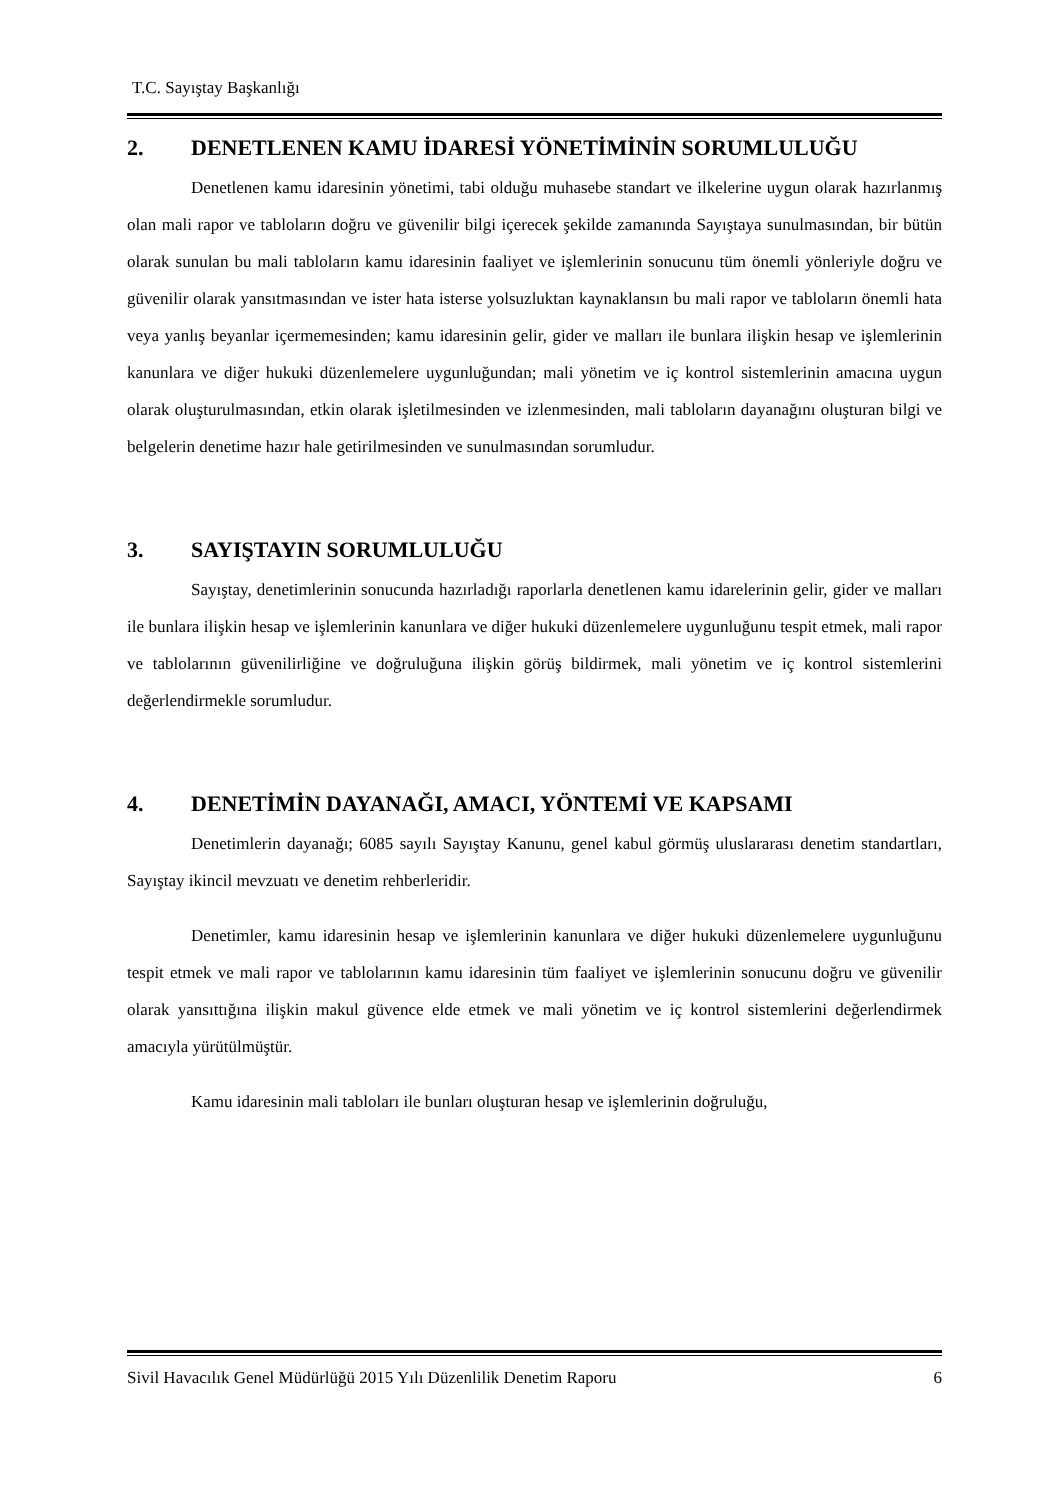T.C. Sayıştay Başkanlığı
2. DENETLENEN KAMU İDARESİ YÖNETİMİNİN SORUMLULUĞU
Denetlenen kamu idaresinin yönetimi, tabi olduğu muhasebe standart ve ilkelerine uygun olarak hazırlanmış olan mali rapor ve tabloların doğru ve güvenilir bilgi içerecek şekilde zamanında Sayıştaya sunulmasından, bir bütün olarak sunulan bu mali tabloların kamu idaresinin faaliyet ve işlemlerinin sonucunu tüm önemli yönleriyle doğru ve güvenilir olarak yansıtmasından ve ister hata isterse yolsuzluktan kaynaklansın bu mali rapor ve tabloların önemli hata veya yanlış beyanlar içermemesinden; kamu idaresinin gelir, gider ve malları ile bunlara ilişkin hesap ve işlemlerinin kanunlara ve diğer hukuki düzenlemelere uygunluğundan; mali yönetim ve iç kontrol sistemlerinin amacına uygun olarak oluşturulmasından, etkin olarak işletilmesinden ve izlenmesinden, mali tabloların dayanağını oluşturan bilgi ve belgelerin denetime hazır hale getirilmesinden ve sunulmasından sorumludur.
3. SAYIŞTAYIN SORUMLULUĞU
Sayıştay, denetimlerinin sonucunda hazırladığı raporlarla denetlenen kamu idarelerinin gelir, gider ve malları ile bunlara ilişkin hesap ve işlemlerinin kanunlara ve diğer hukuki düzenlemelere uygunluğunu tespit etmek, mali rapor ve tablolarının güvenilirliğine ve doğruluğuna ilişkin görüş bildirmek, mali yönetim ve iç kontrol sistemlerini değerlendirmekle sorumludur.
4. DENETİMİN DAYANAĞI, AMACI, YÖNTEMİ VE KAPSAMI
Denetimlerin dayanağı; 6085 sayılı Sayıştay Kanunu, genel kabul görmüş uluslararası denetim standartları, Sayıştay ikincil mevzuatı ve denetim rehberleridir.
Denetimler, kamu idaresinin hesap ve işlemlerinin kanunlara ve diğer hukuki düzenlemelere uygunluğunu tespit etmek ve mali rapor ve tablolarının kamu idaresinin tüm faaliyet ve işlemlerinin sonucunu doğru ve güvenilir olarak yansıttığına ilişkin makul güvence elde etmek ve mali yönetim ve iç kontrol sistemlerini değerlendirmek amacıyla yürütülmüştür.
Kamu idaresinin mali tabloları ile bunları oluşturan hesap ve işlemlerinin doğruluğu,
Sivil Havacılık Genel Müdürlüğü 2015 Yılı Düzenlilik Denetim Raporu 6